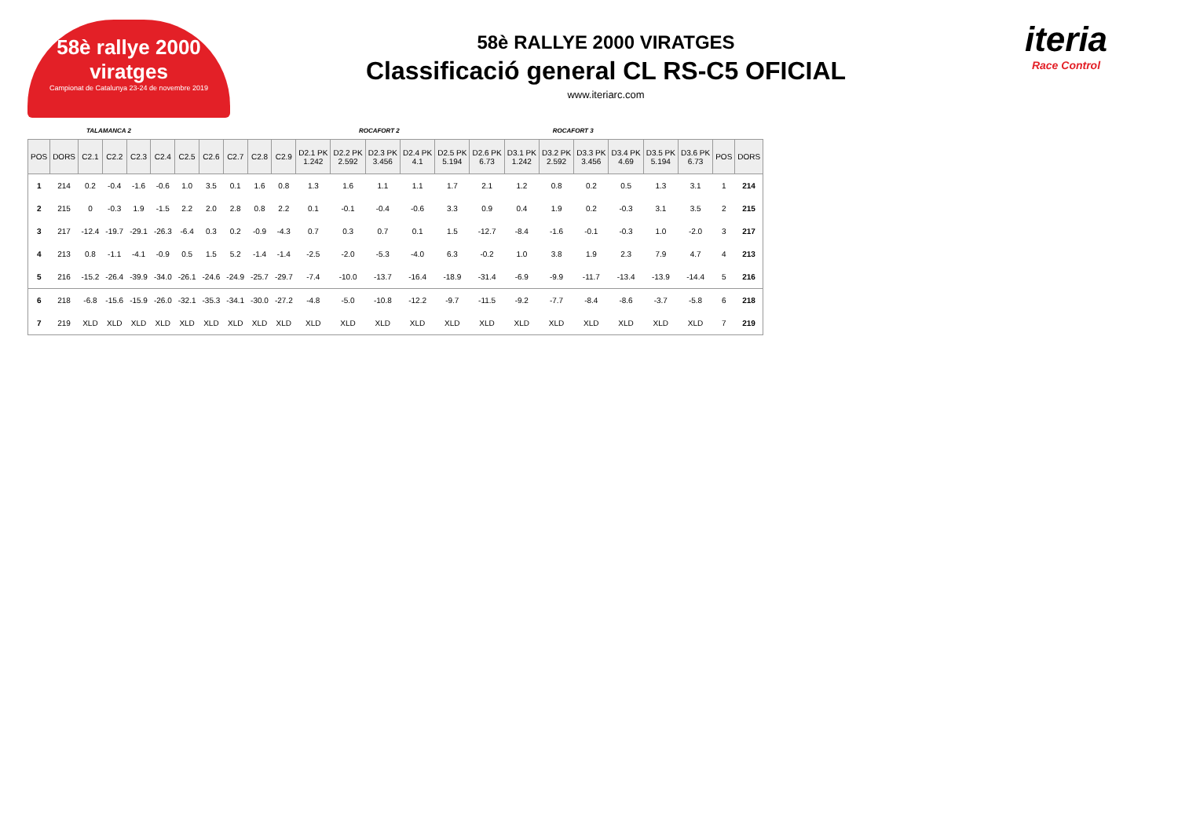58è rallye 2000 viratges
Campionat de Catalunya 23-24 de novembre 2019
58è RALLYE 2000 VIRATGES
Classificació general CL RS-C5 OFICIAL
www.iteriarc.com
iteria
Race Control
TALAMANCA 2 ROCAFORT 2 ROCAFORT 3
| POS | DORS | C2.1 | C2.2 | C2.3 | C2.4 | C2.5 | C2.6 | C2.7 | C2.8 | C2.9 | D2.1 PK 1.242 | D2.2 PK 2.592 | D2.3 PK 3.456 | D2.4 PK 4.1 | D2.5 PK 5.194 | D2.6 PK 6.73 | D3.1 PK 1.242 | D3.2 PK 2.592 | D3.3 PK 3.456 | D3.4 PK 4.69 | D3.5 PK 5.194 | D3.6 PK 6.73 | POS | DORS |
| --- | --- | --- | --- | --- | --- | --- | --- | --- | --- | --- | --- | --- | --- | --- | --- | --- | --- | --- | --- | --- | --- | --- | --- | --- |
| 1 | 214 | 0.2 | -0.4 | -1.6 | -0.6 | 1.0 | 3.5 | 0.1 | 1.6 | 0.8 | 1.3 | 1.6 | 1.1 | 1.1 | 1.7 | 2.1 | 1.2 | 0.8 | 0.2 | 0.5 | 1.3 | 3.1 | 1 | 214 |
| 2 | 215 | 0 | -0.3 | 1.9 | -1.5 | 2.2 | 2.0 | 2.8 | 0.8 | 2.2 | 0.1 | -0.1 | -0.4 | -0.6 | 3.3 | 0.9 | 0.4 | 1.9 | 0.2 | -0.3 | 3.1 | 3.5 | 2 | 215 |
| 3 | 217 | -12.4 | -19.7 | -29.1 | -26.3 | -6.4 | 0.3 | 0.2 | -0.9 | -4.3 | 0.7 | 0.3 | 0.7 | 0.1 | 1.5 | -12.7 | -8.4 | -1.6 | -0.1 | -0.3 | 1.0 | -2.0 | 3 | 217 |
| 4 | 213 | 0.8 | -1.1 | -4.1 | -0.9 | 0.5 | 1.5 | 5.2 | -1.4 | -1.4 | -2.5 | -2.0 | -5.3 | -4.0 | 6.3 | -0.2 | 1.0 | 3.8 | 1.9 | 2.3 | 7.9 | 4.7 | 4 | 213 |
| 5 | 216 | -15.2 | -26.4 | -39.9 | -34.0 | -26.1 | -24.6 | -24.9 | -25.7 | -29.7 | -7.4 | -10.0 | -13.7 | -16.4 | -18.9 | -31.4 | -6.9 | -9.9 | -11.7 | -13.4 | -13.9 | -14.4 | 5 | 216 |
| 6 | 218 | -6.8 | -15.6 | -15.9 | -26.0 | -32.1 | -35.3 | -34.1 | -30.0 | -27.2 | -4.8 | -5.0 | -10.8 | -12.2 | -9.7 | -11.5 | -9.2 | -7.7 | -8.4 | -8.6 | -3.7 | -5.8 | 6 | 218 |
| 7 | 219 | XLD | XLD | XLD | XLD | XLD | XLD | XLD | XLD | XLD | XLD | XLD | XLD | XLD | XLD | XLD | XLD | XLD | XLD | XLD | XLD | XLD | 7 | 219 |